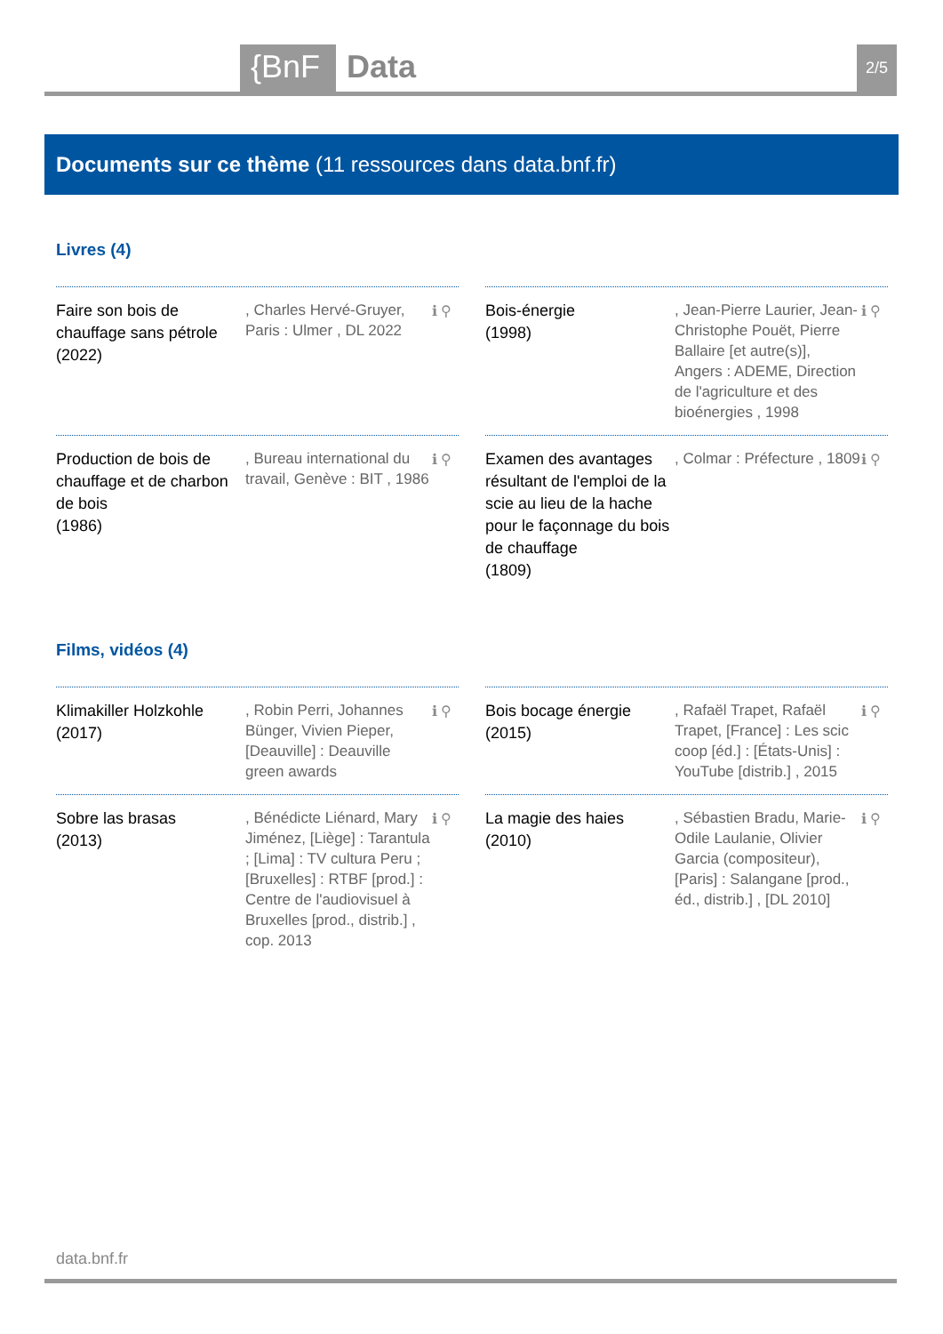{BnF Data 2/5
Documents sur ce thème (11 ressources dans data.bnf.fr)
Livres (4)
Faire son bois de chauffage sans pétrole (2022)
, Charles Hervé-Gruyer, Paris : Ulmer , DL 2022
ℹ ⚲
Bois-énergie
(1998)
, Jean-Pierre Laurier, Jean-Christophe Pouët, Pierre Ballaire [et autre(s)], Angers : ADEME, Direction de l'agriculture et des bioénergies , 1998
ℹ ⚲
Production de bois de chauffage et de charbon de bois
(1986)
, Bureau international du travail, Genève : BIT , 1986
ℹ ⚲
Examen des avantages résultant de l'emploi de la scie au lieu de la hache pour le façonnage du bois de chauffage
(1809)
, Colmar : Préfecture , 1809
ℹ ⚲
Films, vidéos (4)
Klimakiller Holzkohle
(2017)
, Robin Perri, Johannes Bünger, Vivien Pieper, [Deauville] : Deauville green awards
ℹ ⚲
Bois bocage énergie
(2015)
, Rafaël Trapet, Rafaël Trapet, [France] : Les scic coop [éd.] : [États-Unis] : YouTube [distrib.] , 2015
ℹ ⚲
Sobre las brasas
(2013)
, Bénédicte Liénard, Mary Jiménez, [Liège] : Tarantula ; [Lima] : TV cultura Peru ; [Bruxelles] : RTBF [prod.] : Centre de l'audiovisuel à Bruxelles [prod., distrib.] , cop. 2013
ℹ ⚲
La magie des haies
(2010)
, Sébastien Bradu, Marie-Odile Laulanie, Olivier Garcia (compositeur), [Paris] : Salangane [prod., éd., distrib.] , [DL 2010]
ℹ ⚲
data.bnf.fr